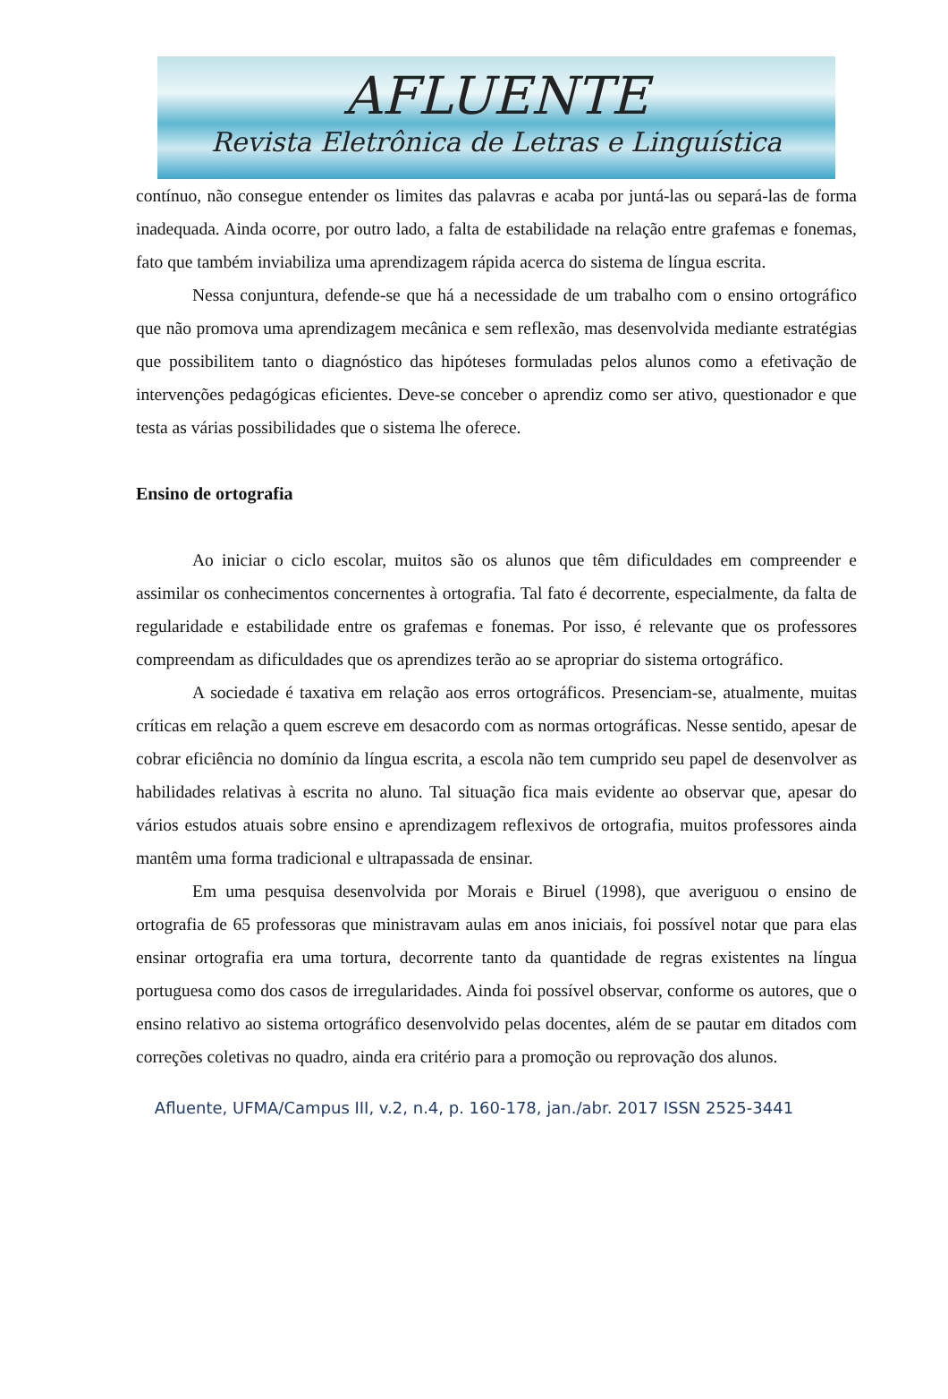AFLUENTE
Revista Eletrônica de Letras e Linguística
contínuo, não consegue entender os limites das palavras e acaba por juntá-las ou separá-las de forma inadequada. Ainda ocorre, por outro lado, a falta de estabilidade na relação entre grafemas e fonemas, fato que também inviabiliza uma aprendizagem rápida acerca do sistema de língua escrita.
Nessa conjuntura, defende-se que há a necessidade de um trabalho com o ensino ortográfico que não promova uma aprendizagem mecânica e sem reflexão, mas desenvolvida mediante estratégias que possibilitem tanto o diagnóstico das hipóteses formuladas pelos alunos como a efetivação de intervenções pedagógicas eficientes. Deve-se conceber o aprendiz como ser ativo, questionador e que testa as várias possibilidades que o sistema lhe oferece.
Ensino de ortografia
Ao iniciar o ciclo escolar, muitos são os alunos que têm dificuldades em compreender e assimilar os conhecimentos concernentes à ortografia. Tal fato é decorrente, especialmente, da falta de regularidade e estabilidade entre os grafemas e fonemas. Por isso, é relevante que os professores compreendam as dificuldades que os aprendizes terão ao se apropriar do sistema ortográfico.
A sociedade é taxativa em relação aos erros ortográficos. Presenciam-se, atualmente, muitas críticas em relação a quem escreve em desacordo com as normas ortográficas. Nesse sentido, apesar de cobrar eficiência no domínio da língua escrita, a escola não tem cumprido seu papel de desenvolver as habilidades relativas à escrita no aluno. Tal situação fica mais evidente ao observar que, apesar do vários estudos atuais sobre ensino e aprendizagem reflexivos de ortografia, muitos professores ainda mantêm uma forma tradicional e ultrapassada de ensinar.
Em uma pesquisa desenvolvida por Morais e Biruel (1998), que averiguou o ensino de ortografia de 65 professoras que ministravam aulas em anos iniciais, foi possível notar que para elas ensinar ortografia era uma tortura, decorrente tanto da quantidade de regras existentes na língua portuguesa como dos casos de irregularidades. Ainda foi possível observar, conforme os autores, que o ensino relativo ao sistema ortográfico desenvolvido pelas docentes, além de se pautar em ditados com correções coletivas no quadro, ainda era critério para a promoção ou reprovação dos alunos.
Afluente, UFMA/Campus III, v.2, n.4, p. 160-178, jan./abr. 2017 ISSN 2525-3441